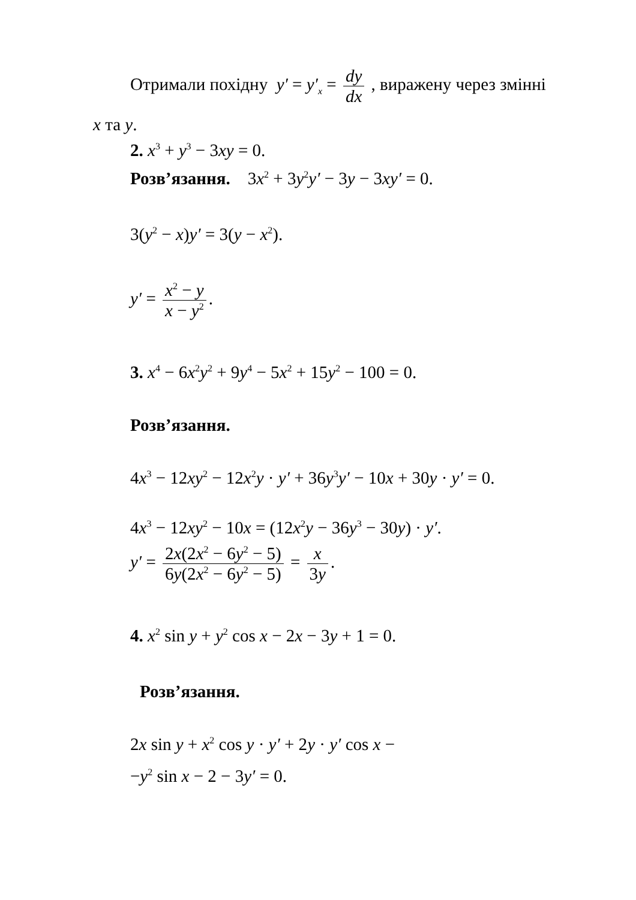Отримали похідну y′ = y′<sub>x</sub> = dy dx , виражену через змінні
x та y.
2. x<sup>3</sup> + y<sup>3</sup> − 3xy = 0.
Розв’язання. 3x<sup>2</sup> + 3y<sup>2</sup>y′ − 3y − 3xy′ = 0.
3(y<sup>2</sup> − x)y′ = 3(y − x<sup>2</sup>).
y′ = x<sup>2</sup> − y x − y<sup>2</sup>.
3. x<sup>4</sup> − 6x<sup>2</sup>y<sup>2</sup> + 9y<sup>4</sup> − 5x<sup>2</sup> + 15y<sup>2</sup> − 100 = 0.
Розв’язання.
4x<sup>3</sup> − 12xy<sup>2</sup> − 12x<sup>2</sup>y · y′ + 36y<sup>3</sup>y′ − 10x + 30y · y′ = 0.
4x<sup>3</sup> − 12xy<sup>2</sup> − 10x = (12x<sup>2</sup>y − 36y<sup>3</sup> − 30y) · y′.
y′ = 2x(2x<sup>2</sup> − 6y<sup>2</sup> − 5) 6y(2x<sup>2</sup> − 6y<sup>2</sup> − 5) = x 3y.
4. x<sup>2</sup> sin y + y<sup>2</sup> cos x − 2x − 3y + 1 = 0.
Розв’язання.
2x sin y + x<sup>2</sup> cos y · y′ + 2y · y′ cos x −
−y<sup>2</sup> sin x − 2 − 3y′ = 0.